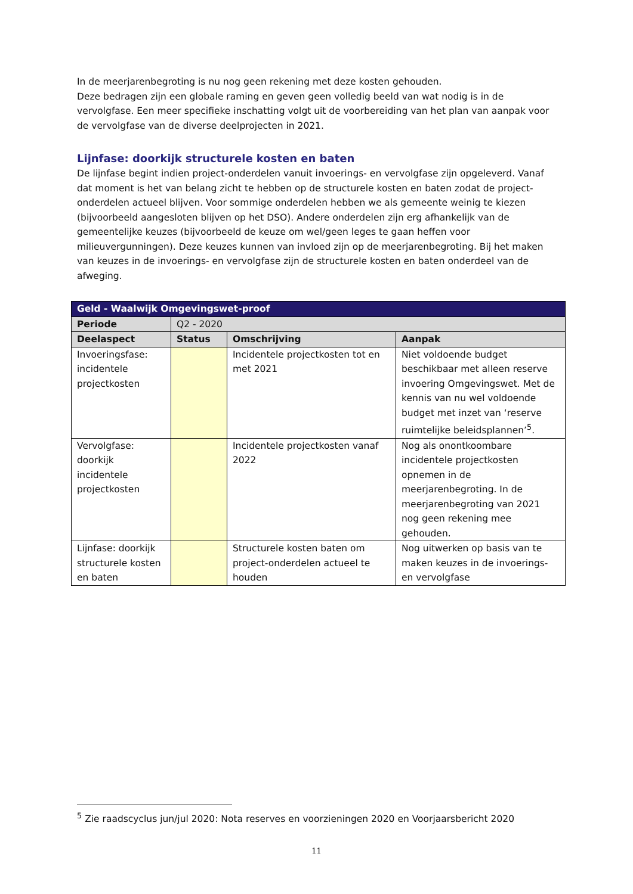In de meerjarenbegroting is nu nog geen rekening met deze kosten gehouden.
Deze bedragen zijn een globale raming en geven geen volledig beeld van wat nodig is in de vervolgfase. Een meer specifieke inschatting volgt uit de voorbereiding van het plan van aanpak voor de vervolgfase van de diverse deelprojecten in 2021.
Lijnfase: doorkijk structurele kosten en baten
De lijnfase begint indien project-onderdelen vanuit invoerings- en vervolgfase zijn opgeleverd. Vanaf dat moment is het van belang zicht te hebben op de structurele kosten en baten zodat de project-onderdelen actueel blijven. Voor sommige onderdelen hebben we als gemeente weinig te kiezen (bijvoorbeeld aangesloten blijven op het DSO). Andere onderdelen zijn erg afhankelijk van de gemeentelijke keuzes (bijvoorbeeld de keuze om wel/geen leges te gaan heffen voor milieuvergunningen). Deze keuzes kunnen van invloed zijn op de meerjarenbegroting. Bij het maken van keuzes in de invoerings- en vervolgfase zijn de structurele kosten en baten onderdeel van de afweging.
| Geld - Waalwijk Omgevingswet-proof | | | |
| --- | --- | --- | --- |
| Periode | Q2 - 2020 | | |
| Deelaspect | Status | Omschrijving | Aanpak |
| Invoeringsfase: incidentele projectkosten | | Incidentele projectkosten tot en met 2021 | Niet voldoende budget beschikbaar met alleen reserve invoering Omgevingswet. Met de kennis van nu wel voldoende budget met inzet van ‘reserve ruimtelijke beleidsplannen’<sup>5</sup>. |
| Vervolgfase: doorkijk incidentele projectkosten | | Incidentele projectkosten vanaf 2022 | Nog als onontkoombare incidentele projectkosten opnemen in de meerjarenbegroting. In de meerjarenbegroting van 2021 nog geen rekening mee gehouden. |
| Lijnfase: doorkijk structurele kosten en baten | | Structurele kosten baten om project-onderdelen actueel te houden | Nog uitwerken op basis van te maken keuzes in de invoerings- en vervolgfase |
<sup>5</sup> Zie raadscyclus jun/jul 2020: Nota reserves en voorzieningen 2020 en Voorjaarsbericht 2020
11